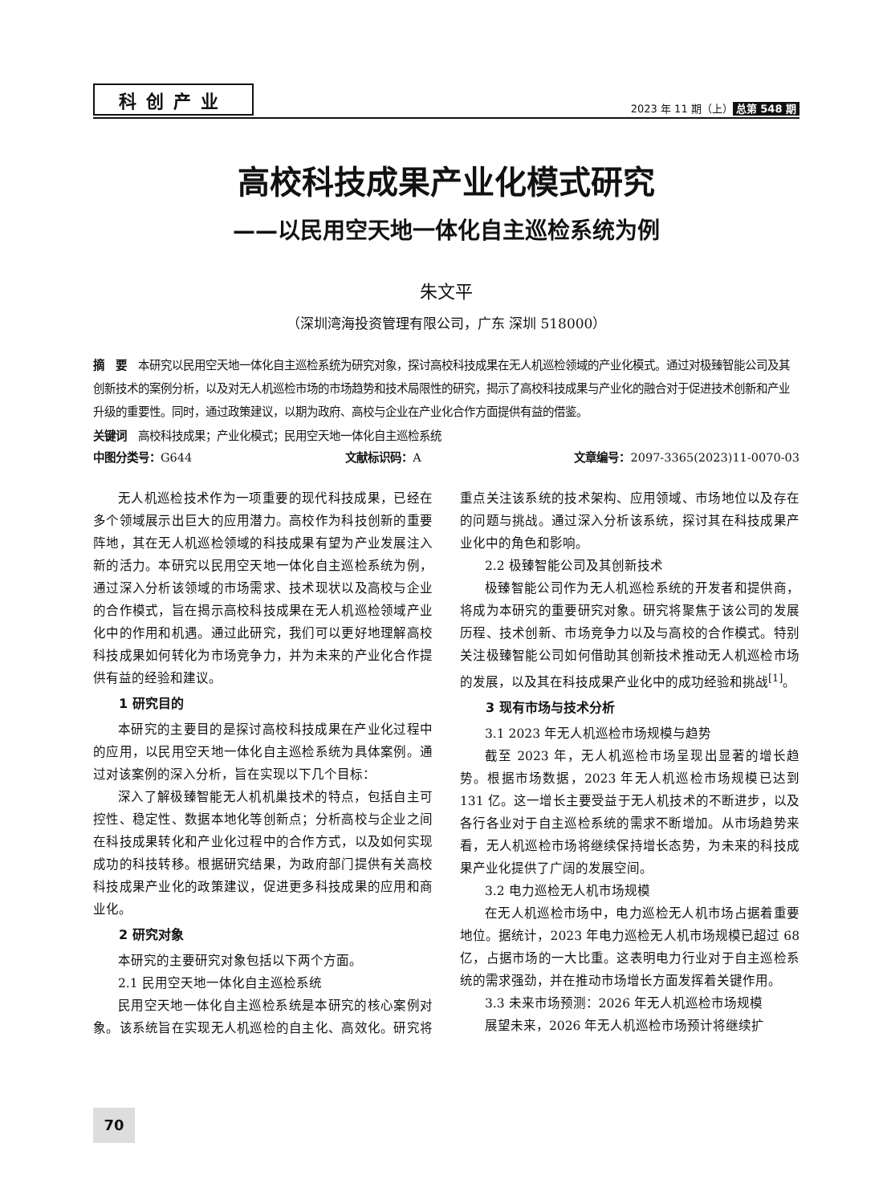科创产业 2023 年 11 期（上） 总第 548 期
高校科技成果产业化模式研究
——以民用空天地一体化自主巡检系统为例
朱文平
（深圳湾海投资管理有限公司，广东 深圳 518000）
摘　要　本研究以民用空天地一体化自主巡检系统为研究对象，探讨高校科技成果在无人机巡检领域的产业化模式。通过对极臻智能公司及其创新技术的案例分析，以及对无人机巡检市场的市场趋势和技术局限性的研究，揭示了高校科技成果与产业化的融合对于促进技术创新和产业升级的重要性。同时，通过政策建议，以期为政府、高校与企业在产业化合作方面提供有益的借鉴。
关键词　高校科技成果；产业化模式；民用空天地一体化自主巡检系统
中图分类号：G644 文献标识码：A 文章编号：2097-3365(2023)11-0070-03
无人机巡检技术作为一项重要的现代科技成果，已经在多个领域展示出巨大的应用潜力。高校作为科技创新的重要阵地，其在无人机巡检领域的科技成果有望为产业发展注入新的活力。本研究以民用空天地一体化自主巡检系统为例，通过深入分析该领域的市场需求、技术现状以及高校与企业的合作模式，旨在揭示高校科技成果在无人机巡检领域产业化中的作用和机遇。通过此研究，我们可以更好地理解高校科技成果如何转化为市场竞争力，并为未来的产业化合作提供有益的经验和建议。
1 研究目的
本研究的主要目的是探讨高校科技成果在产业化过程中的应用，以民用空天地一体化自主巡检系统为具体案例。通过对该案例的深入分析，旨在实现以下几个目标：
深入了解极臻智能无人机机巢技术的特点，包括自主可控性、稳定性、数据本地化等创新点；分析高校与企业之间在科技成果转化和产业化过程中的合作方式，以及如何实现成功的科技转移。根据研究结果，为政府部门提供有关高校科技成果产业化的政策建议，促进更多科技成果的应用和商业化。
2 研究对象
本研究的主要研究对象包括以下两个方面。
2.1 民用空天地一体化自主巡检系统
民用空天地一体化自主巡检系统是本研究的核心案例对象。该系统旨在实现无人机巡检的自主化、高效化。研究将重点关注该系统的技术架构、应用领域、市场地位以及存在的问题与挑战。通过深入分析该系统，探讨其在科技成果产业化中的角色和影响。
2.2 极臻智能公司及其创新技术
极臻智能公司作为无人机巡检系统的开发者和提供商，将成为本研究的重要研究对象。研究将聚焦于该公司的发展历程、技术创新、市场竞争力以及与高校的合作模式。特别关注极臻智能公司如何借助其创新技术推动无人机巡检市场的发展，以及其在科技成果产业化中的成功经验和挑战<sup>[1]</sup>。
3 现有市场与技术分析
3.1 2023 年无人机巡检市场规模与趋势
截至 2023 年，无人机巡检市场呈现出显著的增长趋势。根据市场数据，2023 年无人机巡检市场规模已达到 131 亿。这一增长主要受益于无人机技术的不断进步，以及各行各业对于自主巡检系统的需求不断增加。从市场趋势来看，无人机巡检市场将继续保持增长态势，为未来的科技成果产业化提供了广阔的发展空间。
3.2 电力巡检无人机市场规模
在无人机巡检市场中，电力巡检无人机市场占据着重要地位。据统计，2023 年电力巡检无人机市场规模已超过 68 亿，占据市场的一大比重。这表明电力行业对于自主巡检系统的需求强劲，并在推动市场增长方面发挥着关键作用。
3.3 未来市场预测：2026 年无人机巡检市场规模
展望未来，2026 年无人机巡检市场预计将继续扩
70